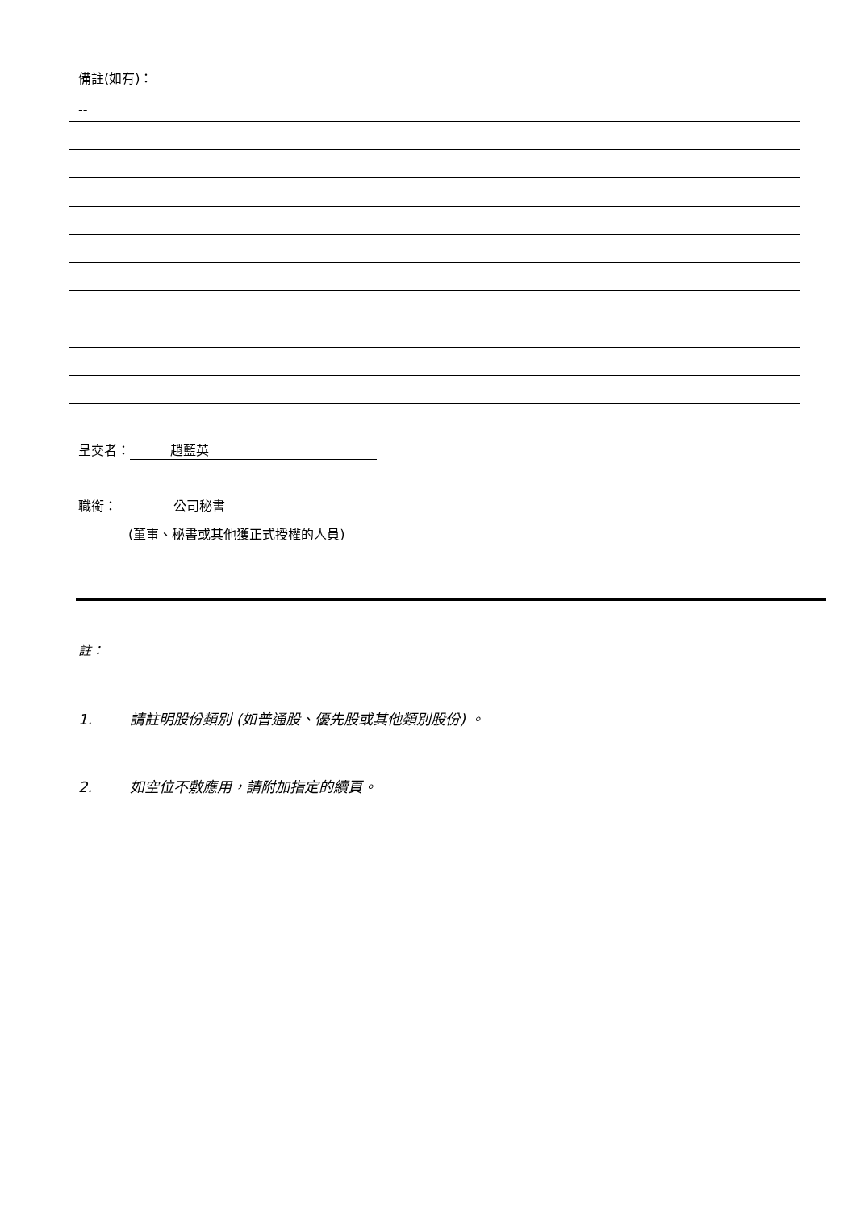備註(如有)：
--
呈交者： 趙藍英
職銜： 公司秘書
(董事、秘書或其他獲正式授權的人員)
註：
1. 請註明股份類別 (如普通股、優先股或其他類別股份) 。
2. 如空位不敷應用，請附加指定的續頁。